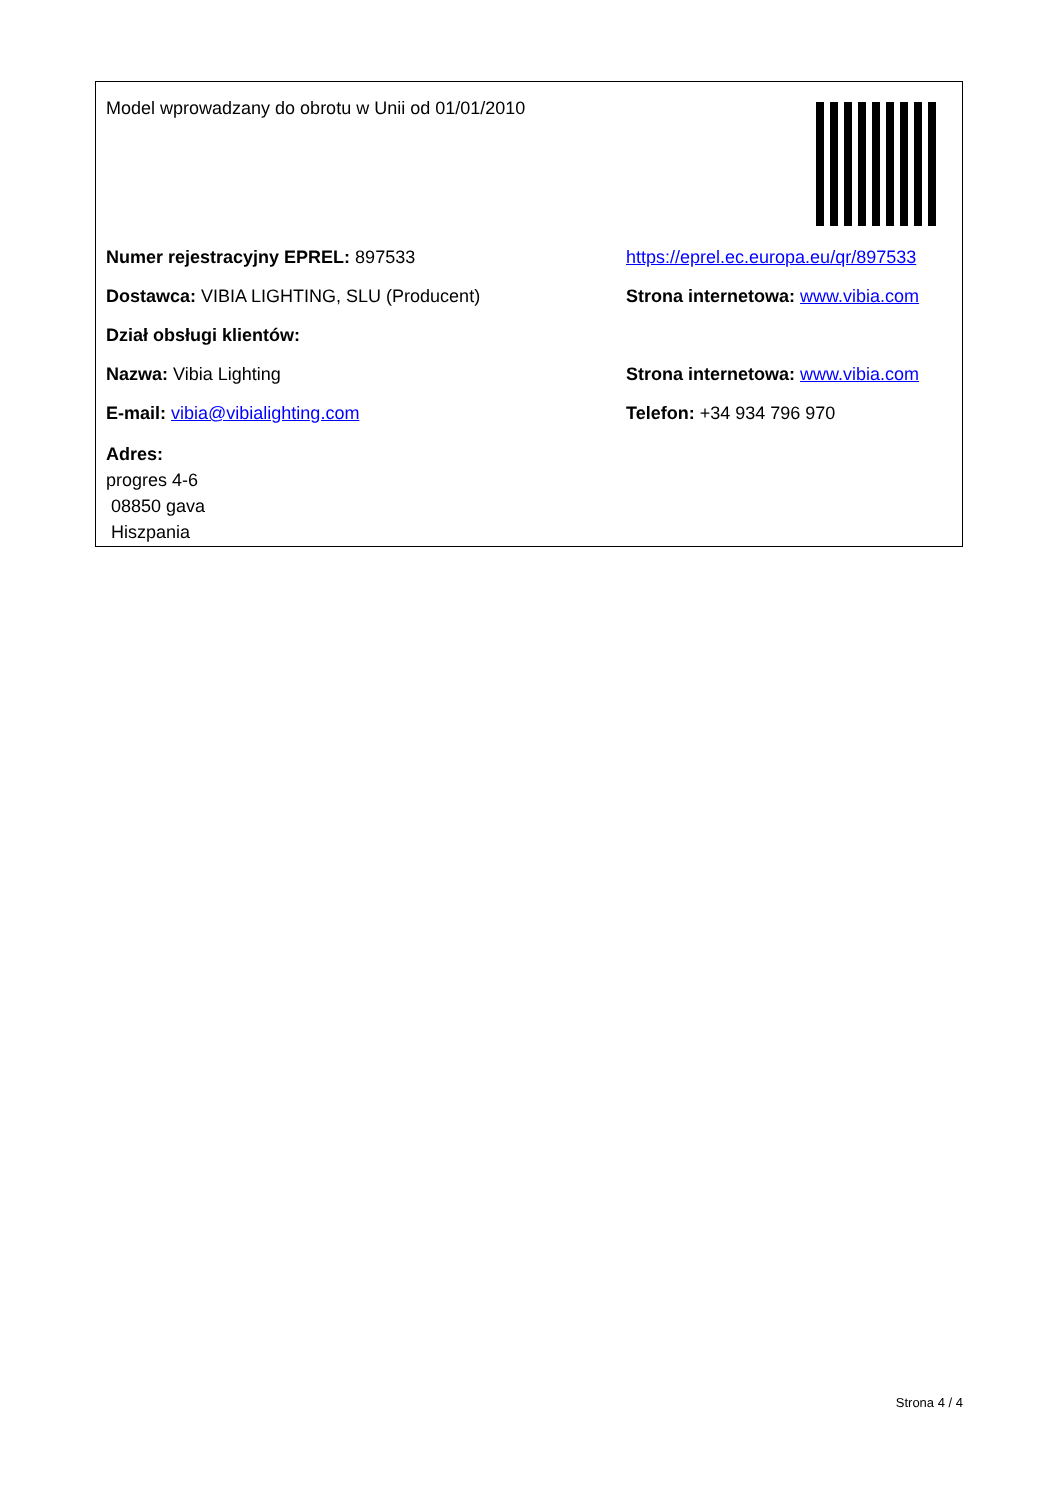Model wprowadzany do obrotu w Unii od 01/01/2010
Numer rejestracyjny EPREL: 897533
https://eprel.ec.europa.eu/qr/897533
Dostawca: VIBIA LIGHTING, SLU (Producent)
Strona internetowa: www.vibia.com
Dział obsługi klientów:
Nazwa: Vibia Lighting
Strona internetowa: www.vibia.com
E-mail: vibia@vibialighting.com Telefon: +34 934 796 970
Adres:
progres 4-6
08850 gava
Hiszpania
Strona 4 / 4